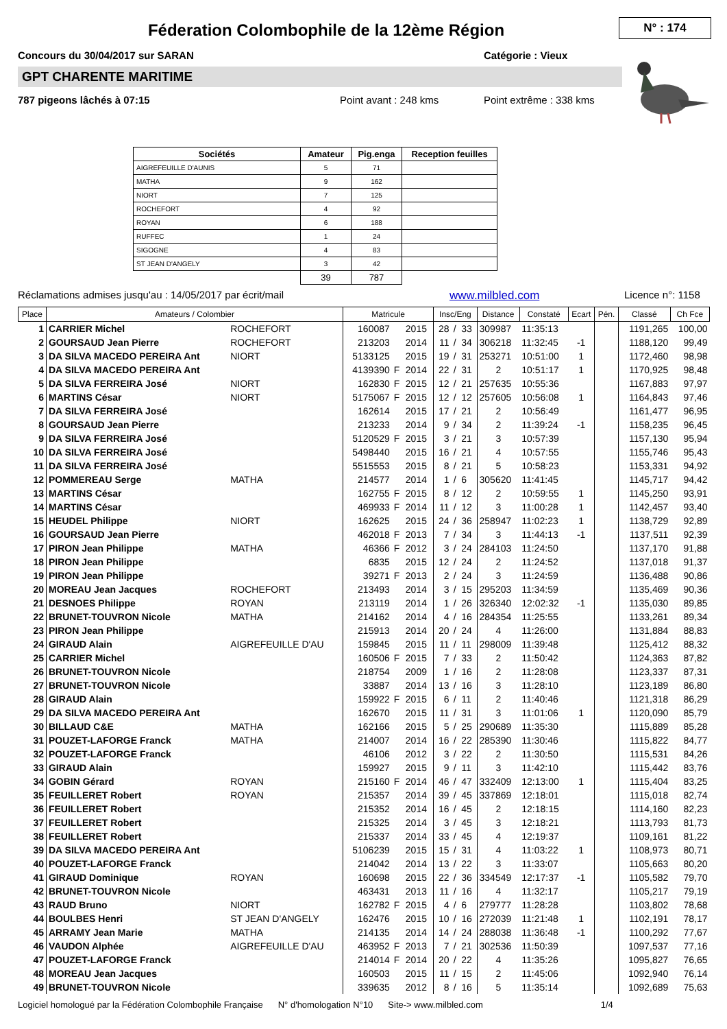N° : 174
Féderation Colombophile de la 12ème Région
Concours du 30/04/2017 sur SARAN Catégorie : Vieux
GPT CHARENTE MARITIME
787 pigeons lâchés à 07:15 Point avant : 248 kms Point extrême : 338 kms
| Sociétés | Amateur | Pig.enga | Reception feuilles |
| --- | --- | --- | --- |
| AIGREFEUILLE D'AUNIS | 5 | 71 | |
| MATHA | 9 | 162 | |
| NIORT | 7 | 125 | |
| ROCHEFORT | 4 | 92 | |
| ROYAN | 6 | 188 | |
| RUFFEC | 1 | 24 | |
| SIGOGNE | 4 | 83 | |
| ST JEAN D'ANGELY | 3 | 42 | |
| | 39 | 787 | |
Réclamations admises jusqu'au : 14/05/2017 par écrit/mail www.milbled.com Licence n°: 1158
| Place | Amateurs / Colombier | | Matricule | | | Insc/Eng | | | Distance | Constaté | Ecart | Pén. | Classé | Ch Fce |
| --- | --- | --- | --- | --- | --- | --- | --- | --- | --- | --- | --- | --- | --- | --- |
| 1 | CARRIER Michel | ROCHEFORT | 160087 | | 2015 | 28 | / | 33 | 309987 | 11:35:13 | | | 1191,265 | 100,00 |
| 2 | GOURSAUD Jean Pierre | ROCHEFORT | 213203 | | 2014 | 11 | / | 34 | 306218 | 11:32:45 | -1 | | 1188,120 | 99,49 |
| 3 | DA SILVA MACEDO PEREIRA Ant | NIORT | 5133125 | | 2015 | 19 | / | 31 | 253271 | 10:51:00 | 1 | | 1172,460 | 98,98 |
| 4 | DA SILVA MACEDO PEREIRA Ant | | 4139390 | F | 2014 | 22 | / | 31 | 2 | 10:51:17 | 1 | | 1170,925 | 98,48 |
| 5 | DA SILVA FERREIRA José | NIORT | 162830 | F | 2015 | 12 | / | 21 | 257635 | 10:55:36 | | | 1167,883 | 97,97 |
| 6 | MARTINS César | NIORT | 5175067 | F | 2015 | 12 | / | 12 | 257605 | 10:56:08 | 1 | | 1164,843 | 97,46 |
| 7 | DA SILVA FERREIRA José | | 162614 | | 2015 | 17 | / | 21 | 2 | 10:56:49 | | | 1161,477 | 96,95 |
| 8 | GOURSAUD Jean Pierre | | 213233 | | 2014 | 9 | / | 34 | 2 | 11:39:24 | -1 | | 1158,235 | 96,45 |
| 9 | DA SILVA FERREIRA José | | 5120529 | F | 2015 | 3 | / | 21 | 3 | 10:57:39 | | | 1157,130 | 95,94 |
| 10 | DA SILVA FERREIRA José | | 5498440 | | 2015 | 16 | / | 21 | 4 | 10:57:55 | | | 1155,746 | 95,43 |
| 11 | DA SILVA FERREIRA José | | 5515553 | | 2015 | 8 | / | 21 | 5 | 10:58:23 | | | 1153,331 | 94,92 |
| 12 | POMMEREAU Serge | MATHA | 214577 | | 2014 | 1 | / | 6 | 305620 | 11:41:45 | | | 1145,717 | 94,42 |
| 13 | MARTINS César | | 162755 | F | 2015 | 8 | / | 12 | 2 | 10:59:55 | 1 | | 1145,250 | 93,91 |
| 14 | MARTINS César | | 469933 | F | 2014 | 11 | / | 12 | 3 | 11:00:28 | 1 | | 1142,457 | 93,40 |
| 15 | HEUDEL Philippe | NIORT | 162625 | | 2015 | 24 | / | 36 | 258947 | 11:02:23 | 1 | | 1138,729 | 92,89 |
| 16 | GOURSAUD Jean Pierre | | 462018 | F | 2013 | 7 | / | 34 | 3 | 11:44:13 | -1 | | 1137,511 | 92,39 |
| 17 | PIRON Jean Philippe | MATHA | 46366 | F | 2012 | 3 | / | 24 | 284103 | 11:24:50 | | | 1137,170 | 91,88 |
| 18 | PIRON Jean Philippe | | 6835 | | 2015 | 12 | / | 24 | 2 | 11:24:52 | | | 1137,018 | 91,37 |
| 19 | PIRON Jean Philippe | | 39271 | F | 2013 | 2 | / | 24 | 3 | 11:24:59 | | | 1136,488 | 90,86 |
| 20 | MOREAU Jean Jacques | ROCHEFORT | 213493 | | 2014 | 3 | / | 15 | 295203 | 11:34:59 | | | 1135,469 | 90,36 |
| 21 | DESNOES Philippe | ROYAN | 213119 | | 2014 | 1 | / | 26 | 326340 | 12:02:32 | -1 | | 1135,030 | 89,85 |
| 22 | BRUNET-TOUVRON Nicole | MATHA | 214162 | | 2014 | 4 | / | 16 | 284354 | 11:25:55 | | | 1133,261 | 89,34 |
| 23 | PIRON Jean Philippe | | 215913 | | 2014 | 20 | / | 24 | 4 | 11:26:00 | | | 1131,884 | 88,83 |
| 24 | GIRAUD Alain | AIGREFEUILLE D'AU | 159845 | | 2015 | 11 | / | 11 | 298009 | 11:39:48 | | | 1125,412 | 88,32 |
| 25 | CARRIER Michel | | 160506 | F | 2015 | 7 | / | 33 | 2 | 11:50:42 | | | 1124,363 | 87,82 |
| 26 | BRUNET-TOUVRON Nicole | | 218754 | | 2009 | 1 | / | 16 | 2 | 11:28:08 | | | 1123,337 | 87,31 |
| 27 | BRUNET-TOUVRON Nicole | | 33887 | | 2014 | 13 | / | 16 | 3 | 11:28:10 | | | 1123,189 | 86,80 |
| 28 | GIRAUD Alain | | 159922 | F | 2015 | 6 | / | 11 | 2 | 11:40:46 | | | 1121,318 | 86,29 |
| 29 | DA SILVA MACEDO PEREIRA Ant | | 162670 | | 2015 | 11 | / | 31 | 3 | 11:01:06 | 1 | | 1120,090 | 85,79 |
| 30 | BILLAUD C&E | MATHA | 162166 | | 2015 | 5 | / | 25 | 290689 | 11:35:30 | | | 1115,889 | 85,28 |
| 31 | POUZET-LAFORGE Franck | MATHA | 214007 | | 2014 | 16 | / | 22 | 285390 | 11:30:46 | | | 1115,822 | 84,77 |
| 32 | POUZET-LAFORGE Franck | | 46106 | | 2012 | 3 | / | 22 | 2 | 11:30:50 | | | 1115,531 | 84,26 |
| 33 | GIRAUD Alain | | 159927 | | 2015 | 9 | / | 11 | 3 | 11:42:10 | | | 1115,442 | 83,76 |
| 34 | GOBIN Gérard | ROYAN | 215160 | F | 2014 | 46 | / | 47 | 332409 | 12:13:00 | 1 | | 1115,404 | 83,25 |
| 35 | FEUILLERET Robert | ROYAN | 215357 | | 2014 | 39 | / | 45 | 337869 | 12:18:01 | | | 1115,018 | 82,74 |
| 36 | FEUILLERET Robert | | 215352 | | 2014 | 16 | / | 45 | 2 | 12:18:15 | | | 1114,160 | 82,23 |
| 37 | FEUILLERET Robert | | 215325 | | 2014 | 3 | / | 45 | 3 | 12:18:21 | | | 1113,793 | 81,73 |
| 38 | FEUILLERET Robert | | 215337 | | 2014 | 33 | / | 45 | 4 | 12:19:37 | | | 1109,161 | 81,22 |
| 39 | DA SILVA MACEDO PEREIRA Ant | | 5106239 | | 2015 | 15 | / | 31 | 4 | 11:03:22 | 1 | | 1108,973 | 80,71 |
| 40 | POUZET-LAFORGE Franck | | 214042 | | 2014 | 13 | / | 22 | 3 | 11:33:07 | | | 1105,663 | 80,20 |
| 41 | GIRAUD Dominique | ROYAN | 160698 | | 2015 | 22 | / | 36 | 334549 | 12:17:37 | -1 | | 1105,582 | 79,70 |
| 42 | BRUNET-TOUVRON Nicole | | 463431 | | 2013 | 11 | / | 16 | 4 | 11:32:17 | | | 1105,217 | 79,19 |
| 43 | RAUD Bruno | NIORT | 162782 | F | 2015 | 4 | / | 6 | 279777 | 11:28:28 | | | 1103,802 | 78,68 |
| 44 | BOULBES Henri | ST JEAN D'ANGELY | 162476 | | 2015 | 10 | / | 16 | 272039 | 11:21:48 | 1 | | 1102,191 | 78,17 |
| 45 | ARRAMY Jean Marie | MATHA | 214135 | | 2014 | 14 | / | 24 | 288038 | 11:36:48 | -1 | | 1100,292 | 77,67 |
| 46 | VAUDON Alphée | AIGREFEUILLE D'AU | 463952 | F | 2013 | 7 | / | 21 | 302536 | 11:50:39 | | | 1097,537 | 77,16 |
| 47 | POUZET-LAFORGE Franck | | 214014 | F | 2014 | 20 | / | 22 | 4 | 11:35:26 | | | 1095,827 | 76,65 |
| 48 | MOREAU Jean Jacques | | 160503 | | 2015 | 11 | / | 15 | 2 | 11:45:06 | | | 1092,940 | 76,14 |
| 49 | BRUNET-TOUVRON Nicole | | 339635 | | 2012 | 8 | / | 16 | 5 | 11:35:14 | | | 1092,689 | 75,63 |
Logiciel homologué par la Fédération Colombophile Française N° d'homologation N°10 Site-> www.milbled.com 1/4